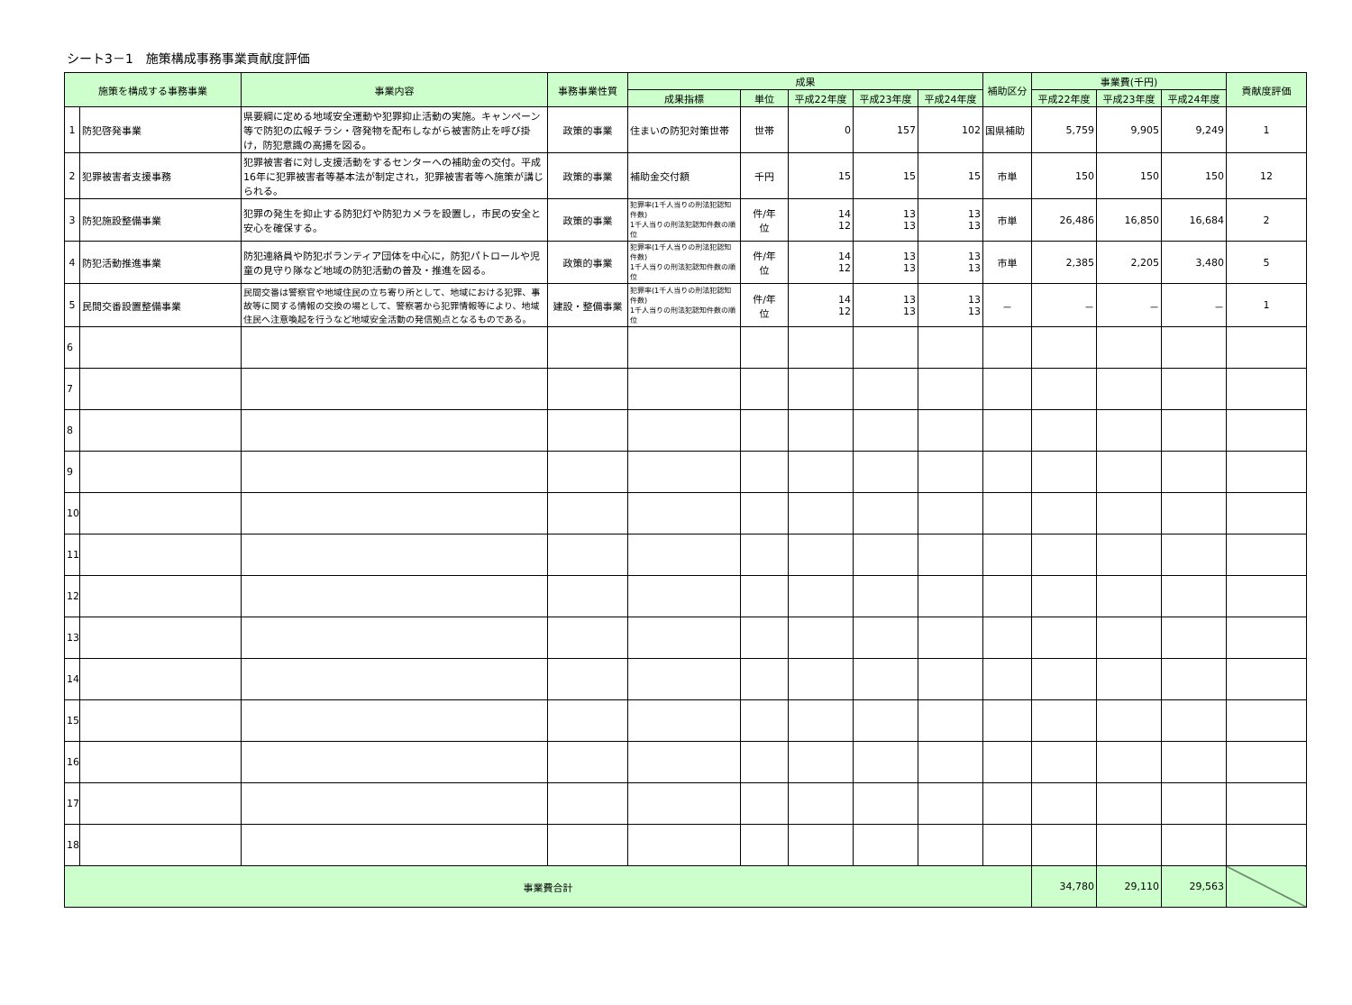シート3－1　施策構成事務事業貢献度評価
| 施策を構成する事務事業 | | 事業内容 | 事務事業性質 | 成果 | | | | | 補助区分 | 事業費(千円) | | | 貢献度評価 |
| --- | --- | --- | --- | --- | --- | --- | --- | --- | --- | --- | --- | --- | --- |
| | | | | 成果指標 | 単位 | 平成22年度 | 平成23年度 | 平成24年度 | | 平成22年度 | 平成23年度 | 平成24年度 | |
| 1 | 防犯啓発事業 | 県要綱に定める地域安全運動や犯罪抑止活動の実施。キャンペーン等で防犯の広報チラシ・啓発物を配布しながら被害防止を呼び掛け，防犯意識の高揚を図る。 | 政策的事業 | 住まいの防犯対策世帯 | 世帯 | 0 | 157 | 102 | 国県補助 | 5,759 | 9,905 | 9,249 | 1 |
| 2 | 犯罪被害者支援事務 | 犯罪被害者に対し支援活動をするセンターへの補助金の交付。平成16年に犯罪被害者等基本法が制定され，犯罪被害者等へ施策が講じられる。 | 政策的事業 | 補助金交付額 | 千円 | 15 | 15 | 15 | 市単 | 150 | 150 | 150 | 12 |
| 3 | 防犯施設整備事業 | 犯罪の発生を抑止する防犯灯や防犯カメラを設置し，市民の安全と安心を確保する。 | 政策的事業 | 犯罪率(1千人当りの刑法犯認知件数) 1千人当りの刑法犯認知件数の順位 | 件/年 位 | 14 12 | 13 13 | 13 13 | 市単 | 26,486 | 16,850 | 16,684 | 2 |
| 4 | 防犯活動推進事業 | 防犯連絡員や防犯ボランティア団体を中心に，防犯パトロールや児童の見守り隊など地域の防犯活動の普及・推進を図る。 | 政策的事業 | 犯罪率(1千人当りの刑法犯認知件数) 1千人当りの刑法犯認知件数の順位 | 件/年 位 | 14 12 | 13 13 | 13 13 | 市単 | 2,385 | 2,205 | 3,480 | 5 |
| 5 | 民間交番設置整備事業 | 民間交番は警察官や地域住民の立ち寄り所として、地域における犯罪、事故等に関する情報の交換の場として、警察署から犯罪情報等により、地域住民へ注意喚起を行うなど地域安全活動の発信拠点となるものである。 | 建設・整備事業 | 犯罪率(1千人当りの刑法犯認知件数) 1千人当りの刑法犯認知件数の順位 | 件/年 位 | 14 12 | 13 13 | 13 13 | － | － | － | － | 1 |
| 6 | | | | | | | | | | | | | |
| 7 | | | | | | | | | | | | | |
| 8 | | | | | | | | | | | | | |
| 9 | | | | | | | | | | | | | |
| 10 | | | | | | | | | | | | | |
| 11 | | | | | | | | | | | | | |
| 12 | | | | | | | | | | | | | |
| 13 | | | | | | | | | | | | | |
| 14 | | | | | | | | | | | | | |
| 15 | | | | | | | | | | | | | |
| 16 | | | | | | | | | | | | | |
| 17 | | | | | | | | | | | | | |
| 18 | | | | | | | | | | | | | |
| 事業費合計 | | | | | | | | | | 34,780 | 29,110 | 29,563 | |